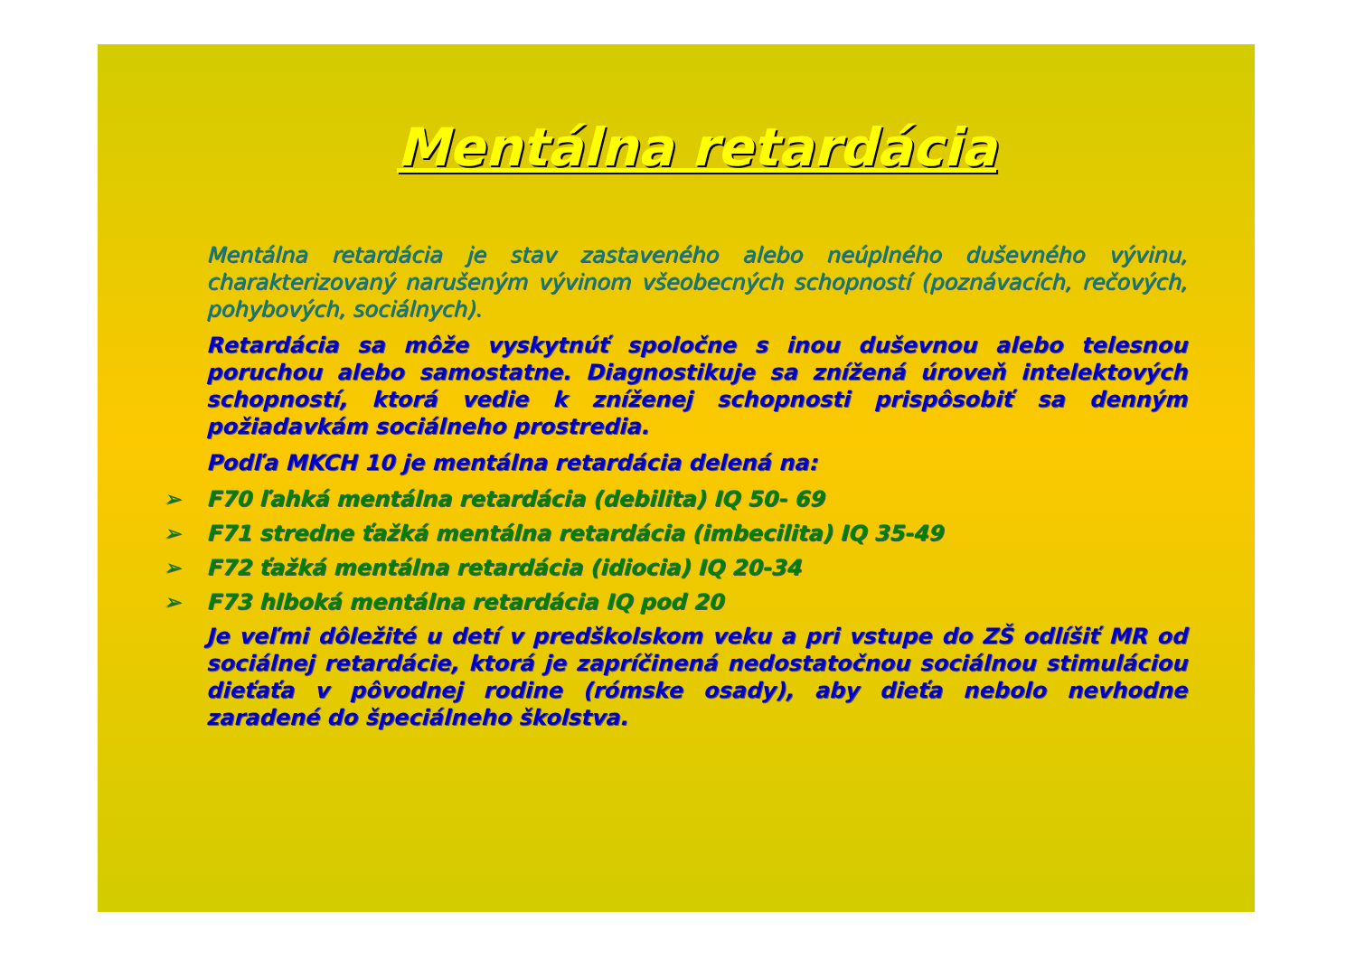Mentálna retardácia
Mentálna retardácia je stav zastaveného alebo neúplného duševného vývinu, charakterizovaný narušeným vývinom všeobecných schopností (poznávacích, rečových, pohybových, sociálnych).
Retardácia sa môže vyskytnúť spoločne s inou duševnou alebo telesnou poruchou alebo samostatne. Diagnostikuje sa znížená úroveň intelektových schopností, ktorá vedie k zníženej schopnosti prispôsobiť sa denným požiadavkám sociálneho prostredia.
Podľa MKCH 10 je mentálna retardácia delená na:
➢ F70 ľahká mentálna retardácia (debilita) IQ 50- 69
➢ F71 stredne ťažká mentálna retardácia (imbecilita) IQ 35-49
➢ F72 ťažká mentálna retardácia (idiocia) IQ 20-34
➢ F73 hlboká mentálna retardácia IQ pod 20
Je veľmi dôležité u detí v predškolskom veku a pri vstupe do ZŠ odlíšiť MR od sociálnej retardácie, ktorá je zapríčinená nedostatočnou sociálnou stimuláciou dieťaťa v pôvodnej rodine (rómske osady), aby dieťa nebolo nevhodne zaradené do špeciálneho školstva.